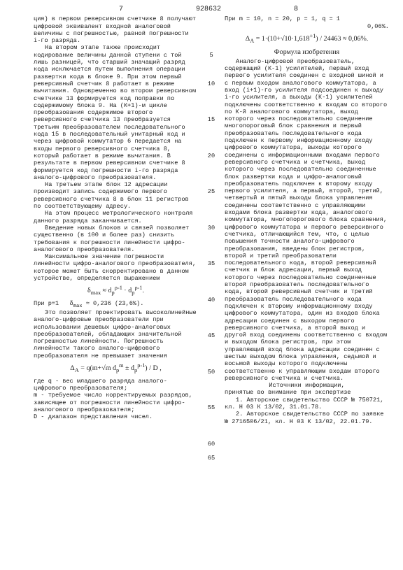7 928632 8
ция) в первом реверсивном счетчике 8 получают цифровой эквивалент входной аналоговой величины с погрешностью, равной погрешности i-го разряда.
На втором этапе также происходит кодирование величины данной ступени с той лишь разницей, что старший значащий разряд кода исключается путем выполнения операции развертки кода в блоке 9. При этом первый реверсивный счетчик 8 работает в режиме вычитания. Одновременно во втором реверсивном счетчике 13 формируется код поправки по содержимому блока 9. На (К+1)-м цикле преобразования содержимое второго реверсивного счетчика 13 преобразуется третьим преобразователем последовательного кода 15 в последовательный унитарный код и через цифровой коммутатор 6 передается на входы первого реверсивного счетчика 8, который работает в режиме вычитания. В результате в первом реверсивном счетчике 8 формируется код погрешности i-го разряда аналого-цифрового преобразователя.
На третьем этапе блок 12 адресации производит запись содержимого первого реверсивного счетчика 8 в блок 11 регистров по соответствующему адресу.
На этом процесс метрологического контроля данного разряда заканчивается.
Введение новых блоков и связей позволяет существенно (в 100 и более раз) снизить требования к погрешности линейности цифро-аналогового преобразователя.
Максимальное значение погрешности линейности цифро-аналогового преобразователя, которое может быть скорректировано в данном устройстве, определяется выражением
δ<sub>max</sub> ≈ d<sub>p</sub><sup>ρ-1</sup> · d<sub>p</sub><sup>ρ-1</sup>.
При p=1 δ<sub>max</sub> ≈ 0,236 (23,6%).
Это позволяет проектировать высоколинейные аналого-цифровые преобразователи при использовании дешевых цифро-аналоговых преобразователей, обладающих значительной погрешностью линейности. Погрешность линейности такого аналого-цифрового преобразователя не превышает значения
Δ<sub>A</sub> = q(m+√m d<sub>p</sub><sup>m</sup> ± d<sub>p</sub><sup>p-1</sup>) / D ,
где q - вес младшего разряда аналого-цифрового преобразователя;
m - требуемое число корректируемых разрядов, зависящее от погрешности линейности цифро-аналогового преобразователя;
D - диапазон представления чисел.
5
10
15
20
25
30
35
40
45
50
55
60
65
При m = 10, n = 20, p = 1, q = 1
0,06%.
Δ<sub>A</sub> = 1·(10+√10·1,618<sup>+1</sup>) / 24463 ≈ 0,06%.
Формула изобретения
Аналого-цифровой преобразователь, содержащий (К-1) усилителей, первый вход первого усилителя соединен с входной шиной и с первым входом аналогового коммутатора, а вход (i+1)-го усилителя подсоединен к выходу i-го усилителя, а выходы (К-1) усилителей подключены соответственно к входам со второго по К-й аналогового коммутатора, выход которого через последовательно соединение многопороговый блок сравнения и первый преобразователь последовательного кода подключен к первому информационному входу цифрового коммутатора, выходы которого соединены с информационными входами первого реверсивного счетчика и счетчика, выход которого через последовательно соединенные блок развертки кода и цифро-аналоговый преобразователь подключен к второму входу первого усилителя, а первый, второй, третий, четвертый и пятый выходы блока управления соединены соответственно с управляющими входами блока развертки кода, аналогового коммутатора, многопорогового блока сравнения, цифрового коммутатора и первого реверсивного счетчика, отличающийся тем, что, с целью повышения точности аналого-цифрового преобразования, введены блок регистров, второй и третий преобразователи последовательного кода, второй реверсивный счетчик и блок адресации, первый выход которого через последовательно соединенные второй преобразователь последовательного кода, второй реверсивный счетчик и третий преобразователь последовательного кода подключен к второму информационному входу цифрового коммутатора, один из входов блока адресации соединен с выходом первого реверсивного счетчика, а второй выход и другой вход соединены соответственно с входом и выходом блока регистров, при этом управляющий вход блока адресации соединен с шестым выходом блока управления, седьмой и восьмой выходы которого подключены соответственно к управляющим входам второго реверсивного счетчика и счетчика.
Источники информации,
принятые во внимание при экспертизе
1. Авторское свидетельство СССР № 750721, кл. Н 03 К 13/02, 31.01.78.
2. Авторское свидетельство СССР по заявке № 2716506/21, кл. Н 03 К 13/02, 22.01.79.